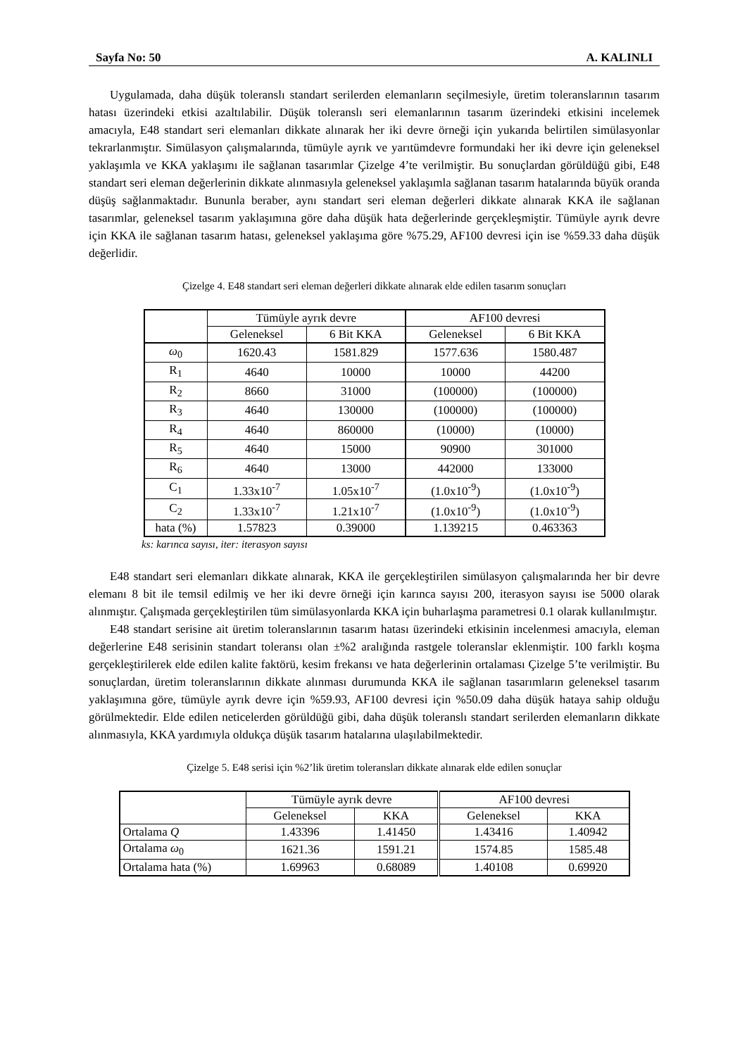Sayfa No: 50 A. KALINLI
Uygulamada, daha düşük toleranslı standart serilerden elemanların seçilmesiyle, üretim toleranslarının tasarım hatası üzerindeki etkisi azaltılabilir. Düşük toleranslı seri elemanlarının tasarım üzerindeki etkisini incelemek amacıyla, E48 standart seri elemanları dikkate alınarak her iki devre örneği için yukarıda belirtilen simülasyonlar tekrarlanmıştır. Simülasyon çalışmalarında, tümüyle ayrık ve yarıtümdevre formundaki her iki devre için geleneksel yaklaşımla ve KKA yaklaşımı ile sağlanan tasarımlar Çizelge 4’te verilmiştir. Bu sonuçlardan görüldüğü gibi, E48 standart seri eleman değerlerinin dikkate alınmasıyla geleneksel yaklaşımla sağlanan tasarım hatalarında büyük oranda düşüş sağlanmaktadır. Bununla beraber, aynı standart seri eleman değerleri dikkate alınarak KKA ile sağlanan tasarımlar, geleneksel tasarım yaklaşımına göre daha düşük hata değerlerinde gerçekleşmiştir. Tümüyle ayrık devre için KKA ile sağlanan tasarım hatası, geleneksel yaklaşıma göre %75.29, AF100 devresi için ise %59.33 daha düşük değerlidir.
Çizelge 4. E48 standart seri eleman değerleri dikkate alınarak elde edilen tasarım sonuçları
| | Tümüyle ayrık devre | | AF100 devresi | |
| --- | --- | --- | --- | --- |
| | Geleneksel | 6 Bit KKA | Geleneksel | 6 Bit KKA |
| ω<sub>0</sub> | 1620.43 | 1581.829 | 1577.636 | 1580.487 |
| R<sub>1</sub> | 4640 | 10000 | 10000 | 44200 |
| R<sub>2</sub> | 8660 | 31000 | (100000) | (100000) |
| R<sub>3</sub> | 4640 | 130000 | (100000) | (100000) |
| R<sub>4</sub> | 4640 | 860000 | (10000) | (10000) |
| R<sub>5</sub> | 4640 | 15000 | 90900 | 301000 |
| R<sub>6</sub> | 4640 | 13000 | 442000 | 133000 |
| C<sub>1</sub> | 1.33x10<sup>-7</sup> | 1.05x10<sup>-7</sup> | (1.0x10<sup>-9</sup>) | (1.0x10<sup>-9</sup>) |
| C<sub>2</sub> | 1.33x10<sup>-7</sup> | 1.21x10<sup>-7</sup> | (1.0x10<sup>-9</sup>) | (1.0x10<sup>-9</sup>) |
| hata (%) | 1.57823 | 0.39000 | 1.139215 | 0.463363 |
ks: karınca sayısı, iter: iterasyon sayısı
E48 standart seri elemanları dikkate alınarak, KKA ile gerçekleştirilen simülasyon çalışmalarında her bir devre elemanı 8 bit ile temsil edilmiş ve her iki devre örneği için karınca sayısı 200, iterasyon sayısı ise 5000 olarak alınmıştır. Çalışmada gerçekleştirilen tüm simülasyonlarda KKA için buharlaşma parametresi 0.1 olarak kullanılmıştır.
E48 standart serisine ait üretim toleranslarının tasarım hatası üzerindeki etkisinin incelenmesi amacıyla, eleman değerlerine E48 serisinin standart toleransı olan ±%2 aralığında rastgele toleranslar eklenmiştir. 100 farklı koşma gerçekleştirilerek elde edilen kalite faktörü, kesim frekansı ve hata değerlerinin ortalaması Çizelge 5’te verilmiştir. Bu sonuçlardan, üretim toleranslarının dikkate alınması durumunda KKA ile sağlanan tasarımların geleneksel tasarım yaklaşımına göre, tümüyle ayrık devre için %59.93, AF100 devresi için %50.09 daha düşük hataya sahip olduğu görülmektedir. Elde edilen neticelerden görüldüğü gibi, daha düşük toleranslı standart serilerden elemanların dikkate alınmasıyla, KKA yardımıyla oldukça düşük tasarım hatalarına ulaşılabilmektedir.
Çizelge 5. E48 serisi için %2’lik üretim toleransları dikkate alınarak elde edilen sonuçlar
| | Tümüyle ayrık devre | | AF100 devresi | |
| --- | --- | --- | --- | --- |
| | Geleneksel | KKA | Geleneksel | KKA |
| Ortalama Q | 1.43396 | 1.41450 | 1.43416 | 1.40942 |
| Ortalama ω<sub>0</sub> | 1621.36 | 1591.21 | 1574.85 | 1585.48 |
| Ortalama hata (%) | 1.69963 | 0.68089 | 1.40108 | 0.69920 |